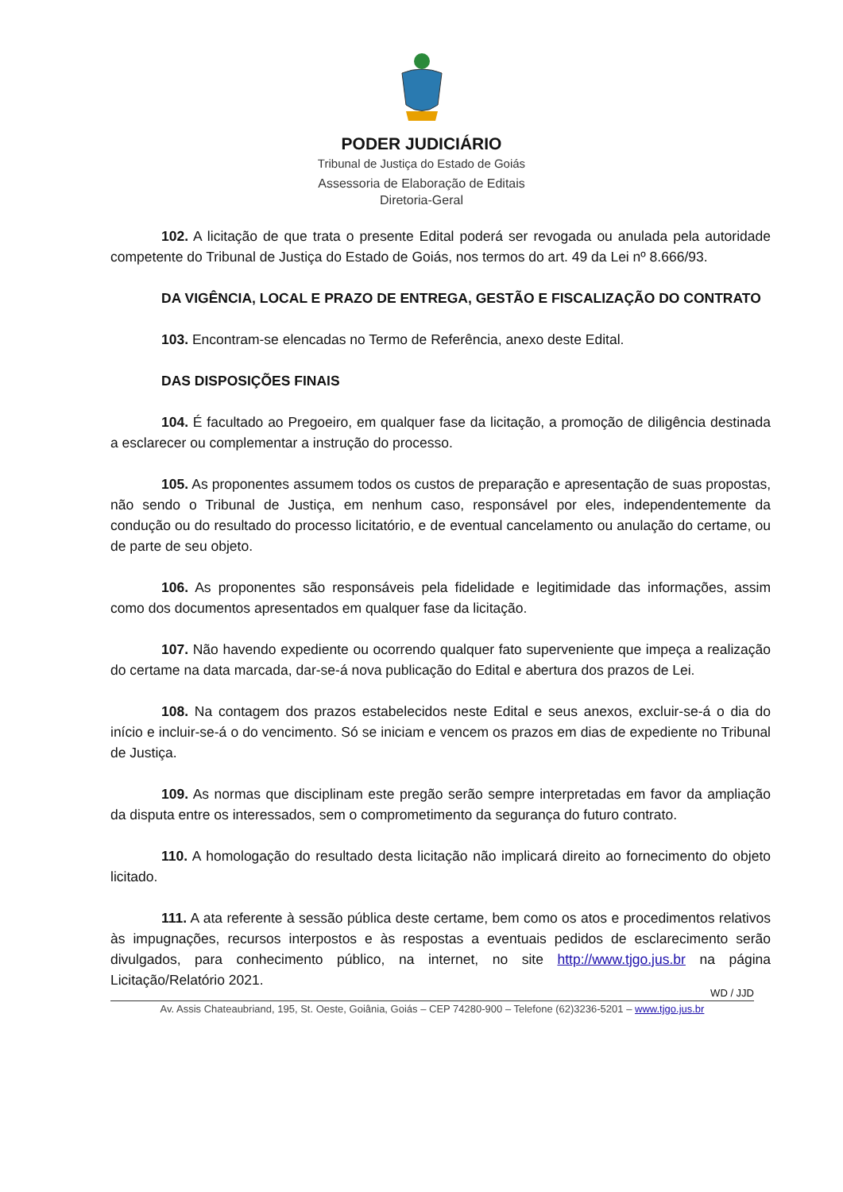PODER JUDICIÁRIO
Tribunal de Justiça do Estado de Goiás
Assessoria de Elaboração de Editais
Diretoria-Geral
102. A licitação de que trata o presente Edital poderá ser revogada ou anulada pela autoridade competente do Tribunal de Justiça do Estado de Goiás, nos termos do art. 49 da Lei nº 8.666/93.
DA VIGÊNCIA, LOCAL E PRAZO DE ENTREGA, GESTÃO E FISCALIZAÇÃO DO CONTRATO
103. Encontram-se elencadas no Termo de Referência, anexo deste Edital.
DAS DISPOSIÇÕES FINAIS
104. É facultado ao Pregoeiro, em qualquer fase da licitação, a promoção de diligência destinada a esclarecer ou complementar a instrução do processo.
105. As proponentes assumem todos os custos de preparação e apresentação de suas propostas, não sendo o Tribunal de Justiça, em nenhum caso, responsável por eles, independentemente da condução ou do resultado do processo licitatório, e de eventual cancelamento ou anulação do certame, ou de parte de seu objeto.
106. As proponentes são responsáveis pela fidelidade e legitimidade das informações, assim como dos documentos apresentados em qualquer fase da licitação.
107. Não havendo expediente ou ocorrendo qualquer fato superveniente que impeça a realização do certame na data marcada, dar-se-á nova publicação do Edital e abertura dos prazos de Lei.
108. Na contagem dos prazos estabelecidos neste Edital e seus anexos, excluir-se-á o dia do início e incluir-se-á o do vencimento. Só se iniciam e vencem os prazos em dias de expediente no Tribunal de Justiça.
109. As normas que disciplinam este pregão serão sempre interpretadas em favor da ampliação da disputa entre os interessados, sem o comprometimento da segurança do futuro contrato.
110. A homologação do resultado desta licitação não implicará direito ao fornecimento do objeto licitado.
111. A ata referente à sessão pública deste certame, bem como os atos e procedimentos relativos às impugnações, recursos interpostos e às respostas a eventuais pedidos de esclarecimento serão divulgados, para conhecimento público, na internet, no site http://www.tjgo.jus.br na página Licitação/Relatório 2021.
WD / JJD
Av. Assis Chateaubriand, 195, St. Oeste, Goiânia, Goiás – CEP 74280-900 – Telefone (62)3236-5201 – www.tjgo.jus.br